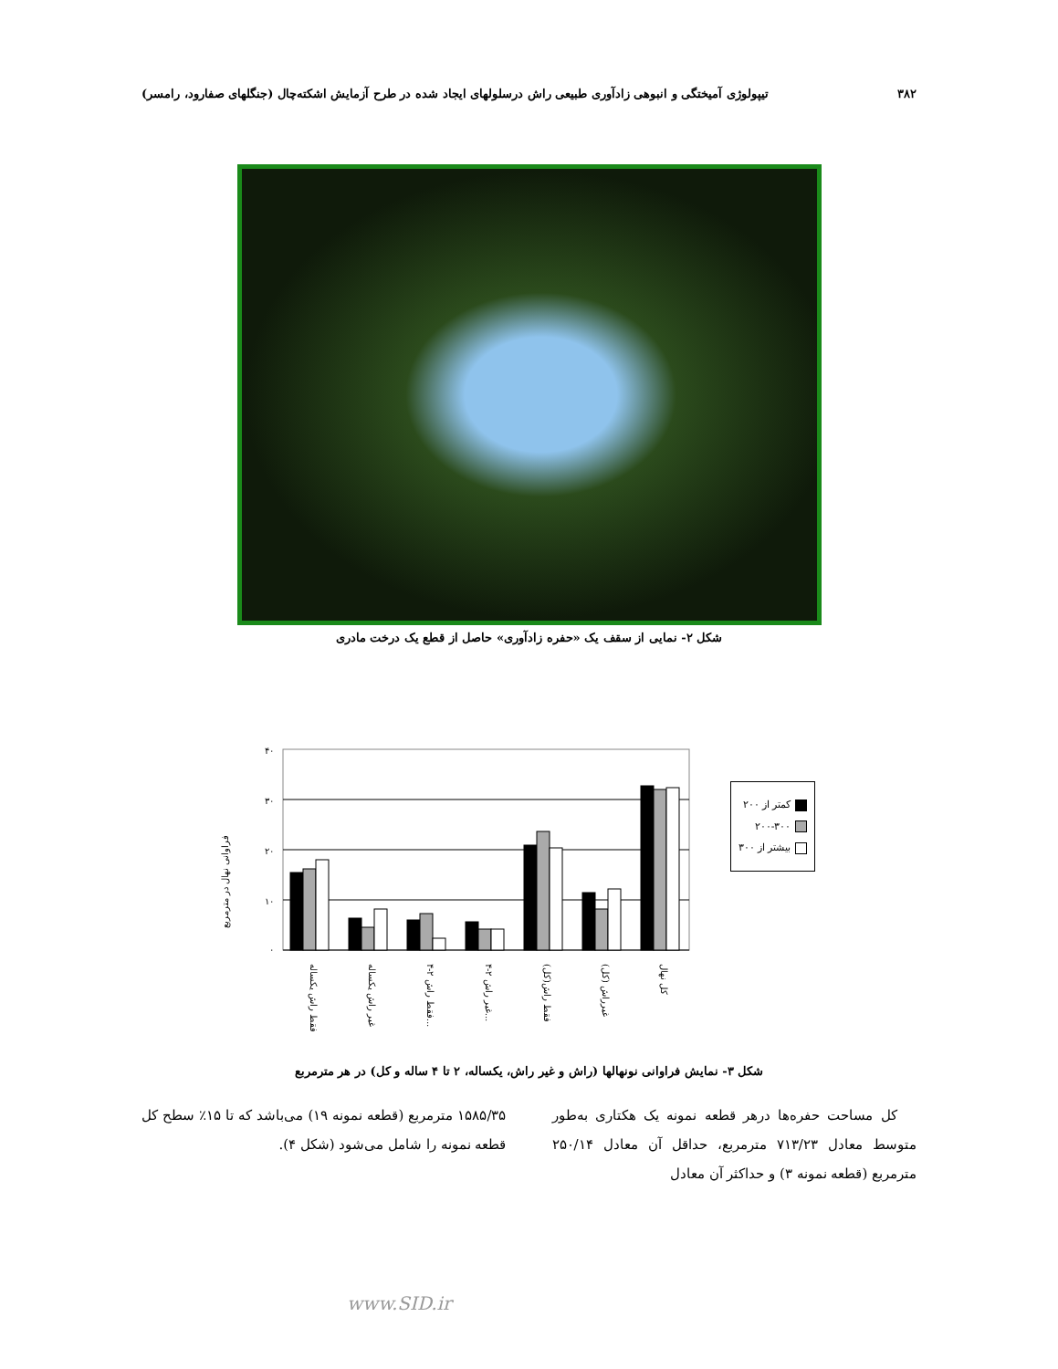۳۸۲ تیپولوژی آمیختگی و انبوهی زادآوری طبیعی راش درسلولهای ایجاد شده در طرح آزمایش اشکته‌چال (جنگلهای صفارود، رامسر)
شکل ۲- نمایی از سقف یک «حفره زادآوری» حاصل از قطع یک درخت مادری
فراوانی نهال در مترمربع
۴۰
۳۰
۲۰
۱۰
۰
فقط راش یکساله
غیر راش یکساله
فقط راش ۲-۴...
غیر راش ۲-۴...
فقط راش(کل)
غیرراش (کل)
کل نهال
کمتر از ۲۰۰
۲۰۰-۳۰۰
بیشتر از ۳۰۰
شکل ۳- نمایش فراوانی نونهالها (راش و غیر راش، یکساله، ۲ تا ۴ ساله و کل) در هر مترمربع
کل مساحت حفره‌ها درهر قطعه نمونه یک هکتاری به‌طور متوسط معادل ۷۱۳/۲۳ مترمربع، حداقل آن معادل ۲۵۰/۱۴ مترمربع (قطعه نمونه ۳) و حداکثر آن معادل
۱۵۸۵/۳۵ مترمربع (قطعه نمونه ۱۹) می‌باشد که تا ۱۵٪ سطح کل قطعه نمونه را شامل می‌شود (شکل ۴).
www.SID.ir